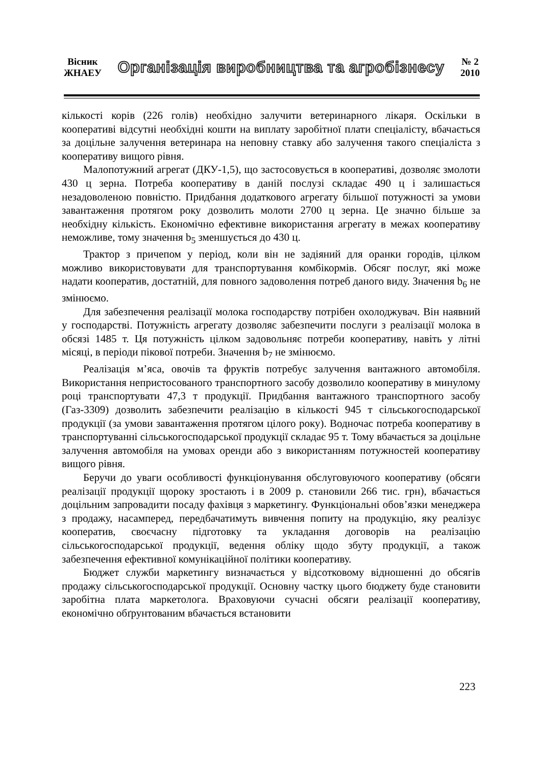Вісник
ЖНАЕУ
Організація виробництва та агробізнесу
№ 2
2010
кількості корів (226 голів) необхідно залучити ветеринарного лікаря. Оскільки в кооперативі відсутні необхідні кошти на виплату заробітної плати спеціалісту, вбачається за доцільне залучення ветеринара на неповну ставку або залучення такого спеціаліста з кооперативу вищого рівня.
Малопотужний агрегат (ДКУ-1,5), що застосовується в кооперативі, дозволяє змолоти 430 ц зерна. Потреба кооперативу в даній послузі складає 490 ц і залишається незадоволеною повністю. Придбання додаткового агрегату більшої потужності за умови завантаження протягом року дозволить молоти 2700 ц зерна. Це значно більше за необхідну кількість. Економічно ефективне використання агрегату в межах кооперативу неможливе, тому значення b<sub>5</sub> зменшується до 430 ц.
Трактор з причепом у період, коли він не задіяний для оранки городів, цілком можливо використовувати для транспортування комбікормів. Обсяг послуг, які може надати кооператив, достатній, для повного задоволення потреб даного виду. Значення b<sub>6</sub> не змінюємо.
Для забезпечення реалізації молока господарству потрібен охолоджувач. Він наявний у господарстві. Потужність агрегату дозволяє забезпечити послуги з реалізації молока в обсязі 1485 т. Ця потужність цілком задовольняє потреби кооперативу, навіть у літні місяці, в періоди пікової потреби. Значення b<sub>7</sub> не змінюємо.
Реалізація м’яса, овочів та фруктів потребує залучення вантажного автомобіля. Використання непристосованого транспортного засобу дозволило кооперативу в минулому році транспортувати 47,3 т продукції. Придбання вантажного транспортного засобу (Газ-3309) дозволить забезпечити реалізацію в кількості 945 т сільськогосподарської продукції (за умови завантаження протягом цілого року). Водночас потреба кооперативу в транспортуванні сільськогосподарської продукції складає 95 т. Тому вбачається за доцільне залучення автомобіля на умовах оренди або з використанням потужностей кооперативу вищого рівня.
Беручи до уваги особливості функціонування обслуговуючого кооперативу (обсяги реалізації продукції щороку зростають і в 2009 р. становили 266 тис. грн), вбачається доцільним запровадити посаду фахівця з маркетингу. Функціональні обов’язки менеджера з продажу, насамперед, передбачатимуть вивчення попиту на продукцію, яку реалізує кооператив, своєчасну підготовку та укладання договорів на реалізацію сільськогосподарської продукції, ведення обліку щодо збуту продукції, а також забезпечення ефективної комунікаційної політики кооперативу.
Бюджет служби маркетингу визначається у відсотковому відношенні до обсягів продажу сільськогосподарської продукції. Основну частку цього бюджету буде становити заробітна плата маркетолога. Враховуючи сучасні обсяги реалізації кооперативу, економічно обґрунтованим вбачається встановити
223